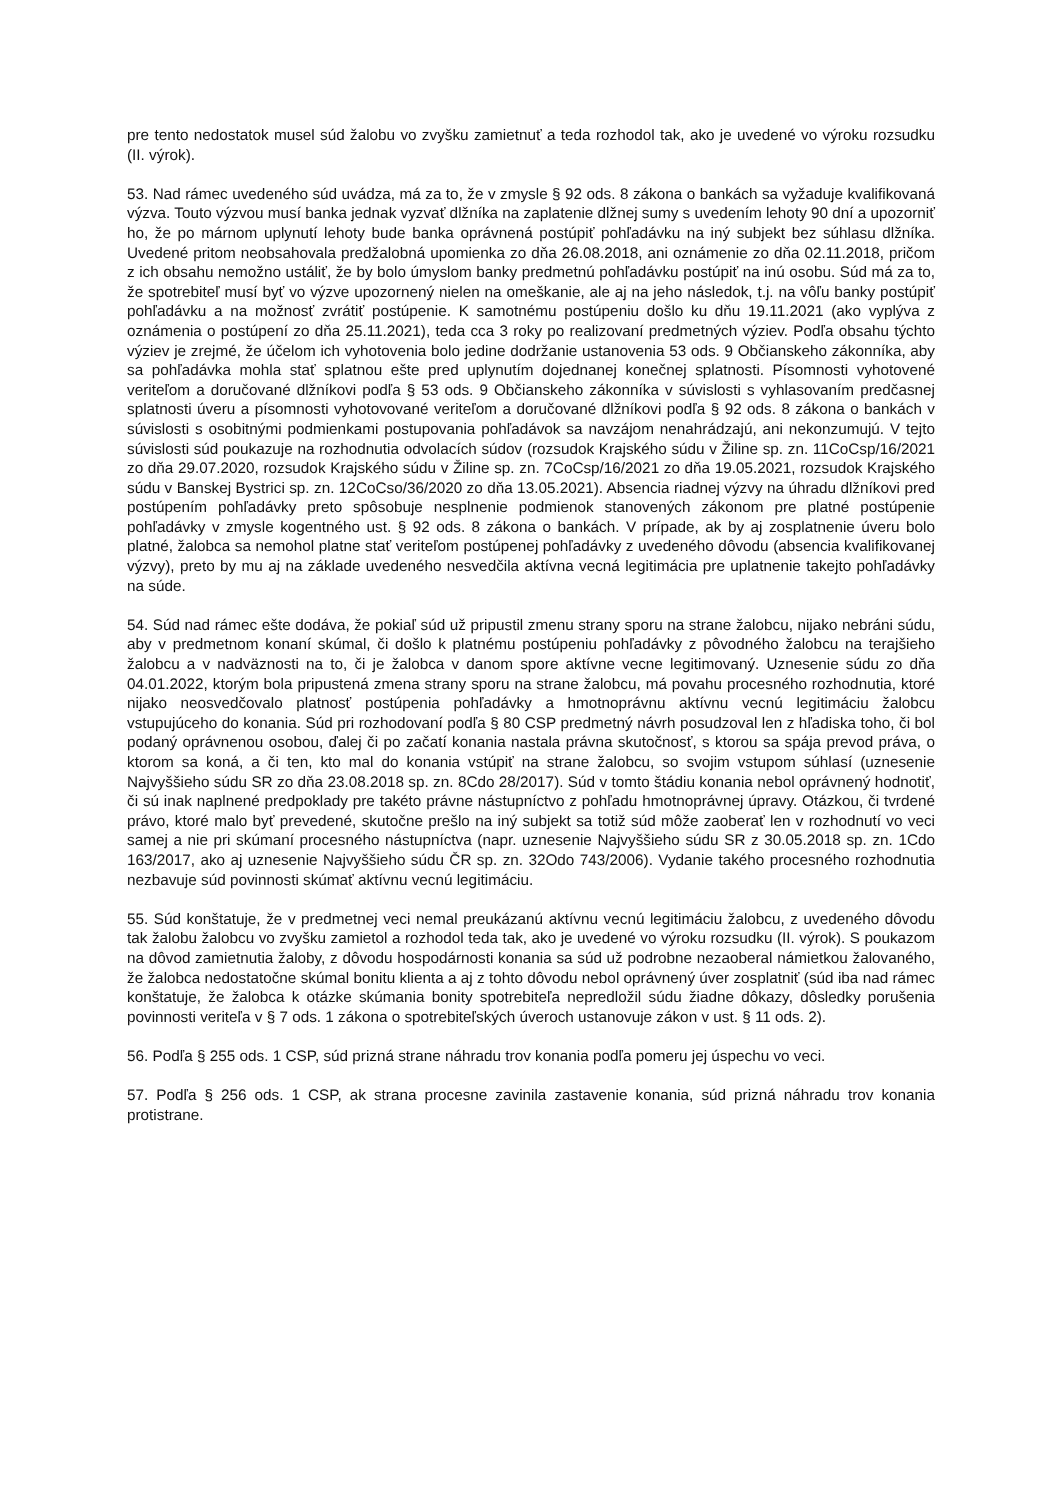pre tento nedostatok musel súd žalobu vo zvyšku zamietnuť a teda rozhodol tak, ako je uvedené vo výroku rozsudku (II. výrok).
53. Nad rámec uvedeného súd uvádza, má za to, že v zmysle § 92 ods. 8 zákona o bankách sa vyžaduje kvalifikovaná výzva. Touto výzvou musí banka jednak vyzvať dlžníka na zaplatenie dlžnej sumy s uvedením lehoty 90 dní a upozorniť ho, že po márnom uplynutí lehoty bude banka oprávnená postúpiť pohľadávku na iný subjekt bez súhlasu dlžníka. Uvedené pritom neobsahovala predžalobná upomienka zo dňa 26.08.2018, ani oznámenie zo dňa 02.11.2018, pričom z ich obsahu nemožno ustáliť, že by bolo úmyslom banky predmetnú pohľadávku postúpiť na inú osobu. Súd má za to, že spotrebiteľ musí byť vo výzve upozornený nielen na omeškanie, ale aj na jeho následok, t.j. na vôľu banky postúpiť pohľadávku a na možnosť zvrátiť postúpenie. K samotnému postúpeniu došlo ku dňu 19.11.2021 (ako vyplýva z oznámenia o postúpení zo dňa 25.11.2021), teda cca 3 roky po realizovaní predmetných výziev. Podľa obsahu týchto výziev je zrejmé, že účelom ich vyhotovenia bolo jedine dodržanie ustanovenia 53 ods. 9 Občianskeho zákonníka, aby sa pohľadávka mohla stať splatnou ešte pred uplynutím dojednanej konečnej splatnosti. Písomnosti vyhotovené veriteľom a doručované dlžníkovi podľa § 53 ods. 9 Občianskeho zákonníka v súvislosti s vyhlasovaním predčasnej splatnosti úveru a písomnosti vyhotovované veriteľom a doručované dlžníkovi podľa § 92 ods. 8 zákona o bankách v súvislosti s osobitnými podmienkami postupovania pohľadávok sa navzájom nenahrádzajú, ani nekonzumujú. V tejto súvislosti súd poukazuje na rozhodnutia odvolacích súdov (rozsudok Krajského súdu v Žiline sp. zn. 11CoCsp/16/2021 zo dňa 29.07.2020, rozsudok Krajského súdu v Žiline sp. zn. 7CoCsp/16/2021 zo dňa 19.05.2021, rozsudok Krajského súdu v Banskej Bystrici sp. zn. 12CoCso/36/2020 zo dňa 13.05.2021). Absencia riadnej výzvy na úhradu dlžníkovi pred postúpením pohľadávky preto spôsobuje nesplnenie podmienok stanovených zákonom pre platné postúpenie pohľadávky v zmysle kogentného ust. § 92 ods. 8 zákona o bankách. V prípade, ak by aj zosplatnenie úveru bolo platné, žalobca sa nemohol platne stať veriteľom postúpenej pohľadávky z uvedeného dôvodu (absencia kvalifikovanej výzvy), preto by mu aj na základe uvedeného nesvedčila aktívna vecná legitimácia pre uplatnenie takejto pohľadávky na súde.
54. Súd nad rámec ešte dodáva, že pokiaľ súd už pripustil zmenu strany sporu na strane žalobcu, nijako nebráni súdu, aby v predmetnom konaní skúmal, či došlo k platnému postúpeniu pohľadávky z pôvodného žalobcu na terajšieho žalobcu a v nadväznosti na to, či je žalobca v danom spore aktívne vecne legitimovaný. Uznesenie súdu zo dňa 04.01.2022, ktorým bola pripustená zmena strany sporu na strane žalobcu, má povahu procesného rozhodnutia, ktoré nijako neosvedčovalo platnosť postúpenia pohľadávky a hmotnoprávnu aktívnu vecnú legitimáciu žalobcu vstupujúceho do konania. Súd pri rozhodovaní podľa § 80 CSP predmetný návrh posudzoval len z hľadiska toho, či bol podaný oprávnenou osobou, ďalej či po začatí konania nastala právna skutočnosť, s ktorou sa spája prevod práva, o ktorom sa koná, a či ten, kto mal do konania vstúpiť na strane žalobcu, so svojim vstupom súhlasí (uznesenie Najvyššieho súdu SR zo dňa 23.08.2018 sp. zn. 8Cdo 28/2017). Súd v tomto štádiu konania nebol oprávnený hodnotiť, či sú inak naplnené predpoklady pre takéto právne nástupníctvo z pohľadu hmotnoprávnej úpravy. Otázkou, či tvrdené právo, ktoré malo byť prevedené, skutočne prešlo na iný subjekt sa totiž súd môže zaoberať len v rozhodnutí vo veci samej a nie pri skúmaní procesného nástupníctva (napr. uznesenie Najvyššieho súdu SR z 30.05.2018 sp. zn. 1Cdo 163/2017, ako aj uznesenie Najvyššieho súdu ČR sp. zn. 32Odo 743/2006). Vydanie takého procesného rozhodnutia nezbavuje súd povinnosti skúmať aktívnu vecnú legitimáciu.
55. Súd konštatuje, že v predmetnej veci nemal preukázanú aktívnu vecnú legitimáciu žalobcu, z uvedeného dôvodu tak žalobu žalobcu vo zvyšku zamietol a rozhodol teda tak, ako je uvedené vo výroku rozsudku (II. výrok). S poukazom na dôvod zamietnutia žaloby, z dôvodu hospodárnosti konania sa súd už podrobne nezaoberal námietkou žalovaného, že žalobca nedostatočne skúmal bonitu klienta a aj z tohto dôvodu nebol oprávnený úver zosplatniť (súd iba nad rámec konštatuje, že žalobca k otázke skúmania bonity spotrebiteľa nepredložil súdu žiadne dôkazy, dôsledky porušenia povinnosti veriteľa v § 7 ods. 1 zákona o spotrebiteľských úveroch ustanovuje zákon v ust. § 11 ods. 2).
56. Podľa § 255 ods. 1 CSP, súd prizná strane náhradu trov konania podľa pomeru jej úspechu vo veci.
57. Podľa § 256 ods. 1 CSP, ak strana procesne zavinila zastavenie konania, súd prizná náhradu trov konania protistrane.